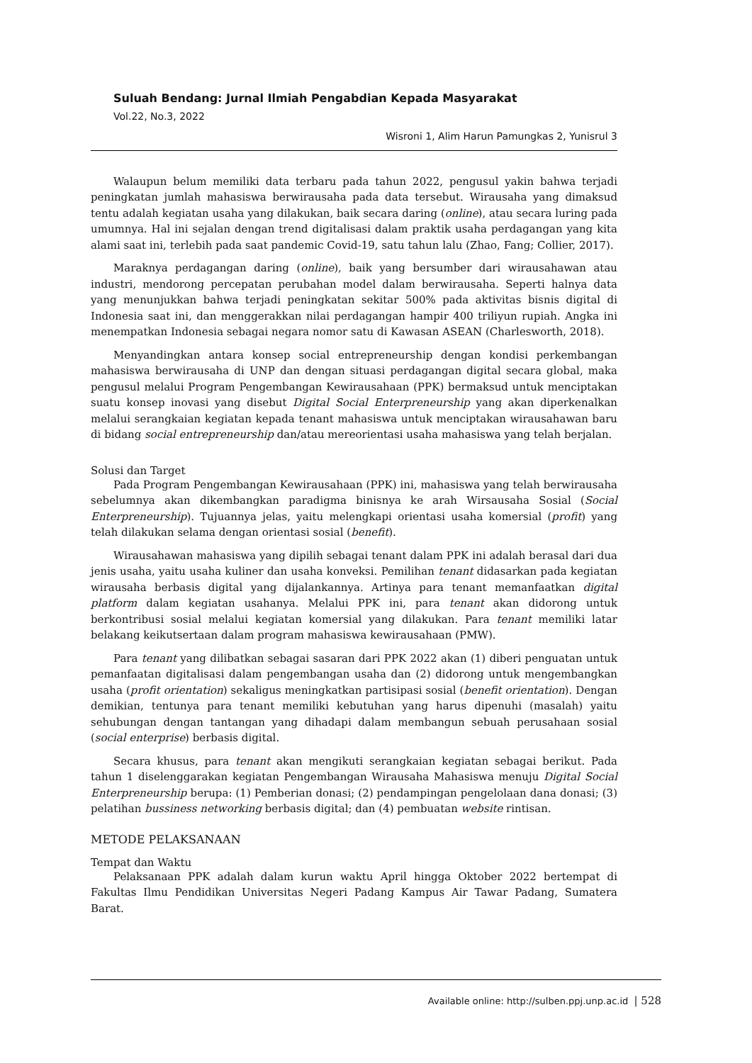Suluah Bendang: Jurnal Ilmiah Pengabdian Kepada Masyarakat
Vol.22, No.3, 2022
Wisroni 1, Alim Harun Pamungkas 2, Yunisrul 3
Walaupun belum memiliki data terbaru pada tahun 2022, pengusul yakin bahwa terjadi peningkatan jumlah mahasiswa berwirausaha pada data tersebut. Wirausaha yang dimaksud tentu adalah kegiatan usaha yang dilakukan, baik secara daring (online), atau secara luring pada umumnya. Hal ini sejalan dengan trend digitalisasi dalam praktik usaha perdagangan yang kita alami saat ini, terlebih pada saat pandemic Covid-19, satu tahun lalu (Zhao, Fang; Collier, 2017).
Maraknya perdagangan daring (online), baik yang bersumber dari wirausahawan atau industri, mendorong percepatan perubahan model dalam berwirausaha. Seperti halnya data yang menunjukkan bahwa terjadi peningkatan sekitar 500% pada aktivitas bisnis digital di Indonesia saat ini, dan menggerakkan nilai perdagangan hampir 400 triliyun rupiah. Angka ini menempatkan Indonesia sebagai negara nomor satu di Kawasan ASEAN (Charlesworth, 2018).
Menyandingkan antara konsep social entrepreneurship dengan kondisi perkembangan mahasiswa berwirausaha di UNP dan dengan situasi perdagangan digital secara global, maka pengusul melalui Program Pengembangan Kewirausahaan (PPK) bermaksud untuk menciptakan suatu konsep inovasi yang disebut Digital Social Enterpreneurship yang akan diperkenalkan melalui serangkaian kegiatan kepada tenant mahasiswa untuk menciptakan wirausahawan baru di bidang social entrepreneurship dan/atau mereorientasi usaha mahasiswa yang telah berjalan.
Solusi dan Target
Pada Program Pengembangan Kewirausahaan (PPK) ini, mahasiswa yang telah berwirausaha sebelumnya akan dikembangkan paradigma binisnya ke arah Wirsausaha Sosial (Social Enterpreneurship). Tujuannya jelas, yaitu melengkapi orientasi usaha komersial (profit) yang telah dilakukan selama dengan orientasi sosial (benefit).
Wirausahawan mahasiswa yang dipilih sebagai tenant dalam PPK ini adalah berasal dari dua jenis usaha, yaitu usaha kuliner dan usaha konveksi. Pemilihan tenant didasarkan pada kegiatan wirausaha berbasis digital yang dijalankannya. Artinya para tenant memanfaatkan digital platform dalam kegiatan usahanya. Melalui PPK ini, para tenant akan didorong untuk berkontribusi sosial melalui kegiatan komersial yang dilakukan. Para tenant memiliki latar belakang keikutsertaan dalam program mahasiswa kewirausahaan (PMW).
Para tenant yang dilibatkan sebagai sasaran dari PPK 2022 akan (1) diberi penguatan untuk pemanfaatan digitalisasi dalam pengembangan usaha dan (2) didorong untuk mengembangkan usaha (profit orientation) sekaligus meningkatkan partisipasi sosial (benefit orientation). Dengan demikian, tentunya para tenant memiliki kebutuhan yang harus dipenuhi (masalah) yaitu sehubungan dengan tantangan yang dihadapi dalam membangun sebuah perusahaan sosial (social enterprise) berbasis digital.
Secara khusus, para tenant akan mengikuti serangkaian kegiatan sebagai berikut. Pada tahun 1 diselenggarakan kegiatan Pengembangan Wirausaha Mahasiswa menuju Digital Social Enterpreneurship berupa: (1) Pemberian donasi; (2) pendampingan pengelolaan dana donasi; (3) pelatihan bussiness networking berbasis digital; dan (4) pembuatan website rintisan.
METODE PELAKSANAAN
Tempat dan Waktu
Pelaksanaan PPK adalah dalam kurun waktu April hingga Oktober 2022 bertempat di Fakultas Ilmu Pendidikan Universitas Negeri Padang Kampus Air Tawar Padang, Sumatera Barat.
Available online: http://sulben.ppj.unp.ac.id | 528